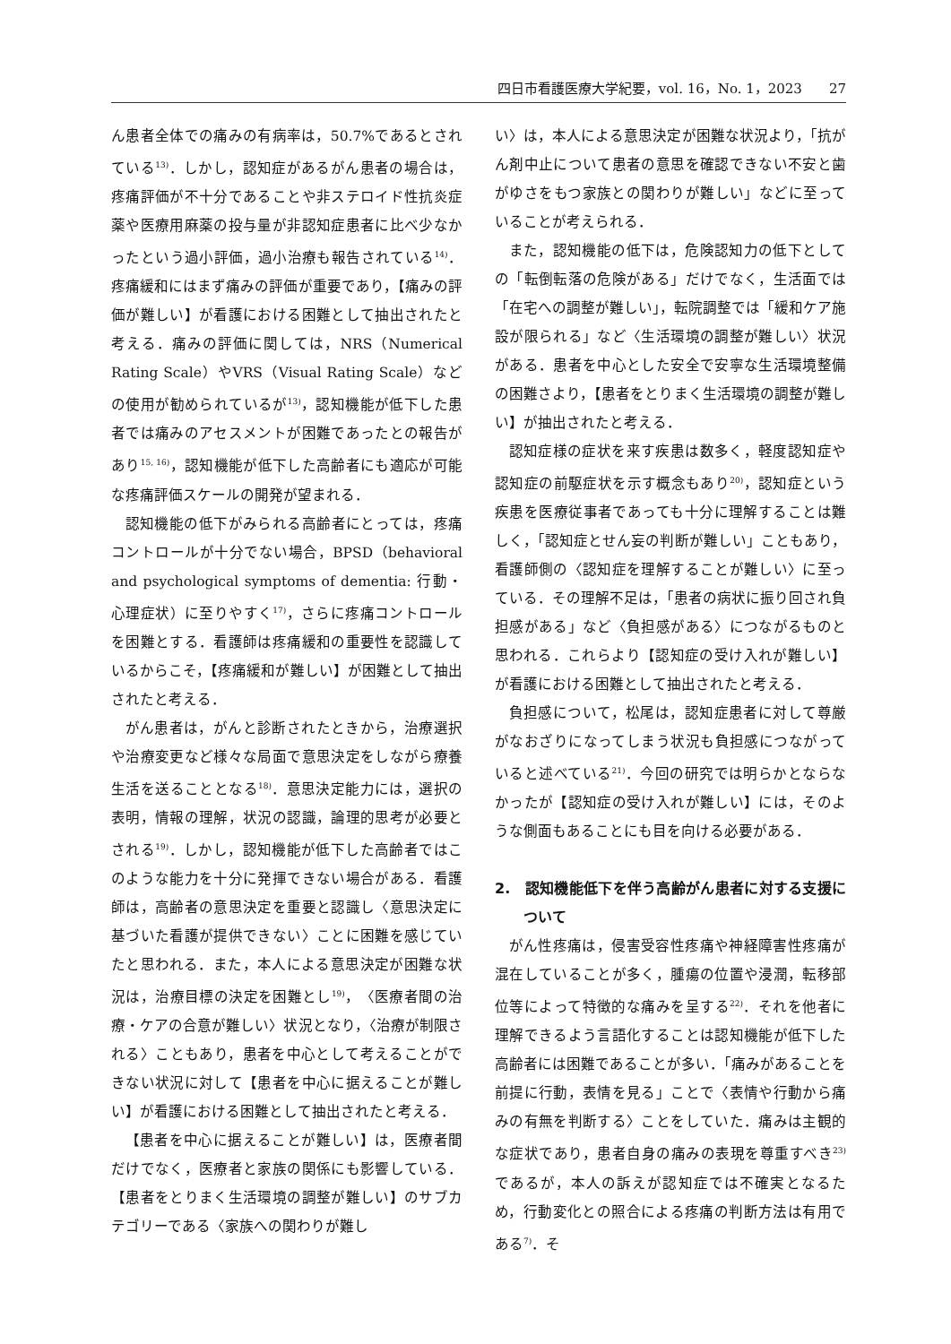四日市看護医療大学紀要，vol. 16，No. 1，2023　　27
ん患者全体での痛みの有病率は，50.7%であるとされている<sup>13)</sup>．しかし，認知症があるがん患者の場合は，疼痛評価が不十分であることや非ステロイド性抗炎症薬や医療用麻薬の投与量が非認知症患者に比べ少なかったという過小評価，過小治療も報告されている<sup>14)</sup>．疼痛緩和にはまず痛みの評価が重要であり，【痛みの評価が難しい】が看護における困難として抽出されたと考える．痛みの評価に関しては，NRS（Numerical Rating Scale）やVRS（Visual Rating Scale）などの使用が勧められているが<sup>13)</sup>，認知機能が低下した患者では痛みのアセスメントが困難であったとの報告があり<sup>15, 16)</sup>，認知機能が低下した高齢者にも適応が可能な疼痛評価スケールの開発が望まれる．
認知機能の低下がみられる高齢者にとっては，疼痛コントロールが十分でない場合，BPSD（behavioral and psychological symptoms of dementia: 行動・心理症状）に至りやすく<sup>17)</sup>，さらに疼痛コントロールを困難とする．看護師は疼痛緩和の重要性を認識しているからこそ，【疼痛緩和が難しい】が困難として抽出されたと考える．
がん患者は，がんと診断されたときから，治療選択や治療変更など様々な局面で意思決定をしながら療養生活を送ることとなる<sup>18)</sup>．意思決定能力には，選択の表明，情報の理解，状況の認識，論理的思考が必要とされる<sup>19)</sup>．しかし，認知機能が低下した高齢者ではこのような能力を十分に発揮できない場合がある．看護師は，高齢者の意思決定を重要と認識し〈意思決定に基づいた看護が提供できない〉ことに困難を感じていたと思われる．また，本人による意思決定が困難な状況は，治療目標の決定を困難とし<sup>19)</sup>，〈医療者間の治療・ケアの合意が難しい〉状況となり，〈治療が制限される〉こともあり，患者を中心として考えることができない状況に対して【患者を中心に据えることが難しい】が看護における困難として抽出されたと考える．
【患者を中心に据えることが難しい】は，医療者間だけでなく，医療者と家族の関係にも影響している．【患者をとりまく生活環境の調整が難しい】のサブカテゴリーである〈家族への関わりが難し
い〉は，本人による意思決定が困難な状況より，「抗がん剤中止について患者の意思を確認できない不安と歯がゆさをもつ家族との関わりが難しい」などに至っていることが考えられる．
また，認知機能の低下は，危険認知力の低下としての「転倒転落の危険がある」だけでなく，生活面では「在宅への調整が難しい」，転院調整では「緩和ケア施設が限られる」など〈生活環境の調整が難しい〉状況がある．患者を中心とした安全で安寧な生活環境整備の困難さより，【患者をとりまく生活環境の調整が難しい】が抽出されたと考える．
認知症様の症状を来す疾患は数多く，軽度認知症や認知症の前駆症状を示す概念もあり<sup>20)</sup>，認知症という疾患を医療従事者であっても十分に理解することは難しく，「認知症とせん妄の判断が難しい」こともあり，看護師側の〈認知症を理解することが難しい〉に至っている．その理解不足は，「患者の病状に振り回され負担感がある」など〈負担感がある〉につながるものと思われる．これらより【認知症の受け入れが難しい】が看護における困難として抽出されたと考える．
負担感について，松尾は，認知症患者に対して尊厳がなおざりになってしまう状況も負担感につながっていると述べている<sup>21)</sup>．今回の研究では明らかとならなかったが【認知症の受け入れが難しい】には，そのような側面もあることにも目を向ける必要がある．
2.　認知機能低下を伴う高齢がん患者に対する支援について
がん性疼痛は，侵害受容性疼痛や神経障害性疼痛が混在していることが多く，腫瘍の位置や浸潤，転移部位等によって特徴的な痛みを呈する<sup>22)</sup>．それを他者に理解できるよう言語化することは認知機能が低下した高齢者には困難であることが多い．「痛みがあることを前提に行動，表情を見る」ことで〈表情や行動から痛みの有無を判断する〉ことをしていた．痛みは主観的な症状であり，患者自身の痛みの表現を尊重すべき<sup>23)</sup>であるが，本人の訴えが認知症では不確実となるため，行動変化との照合による疼痛の判断方法は有用である<sup>7)</sup>．そ